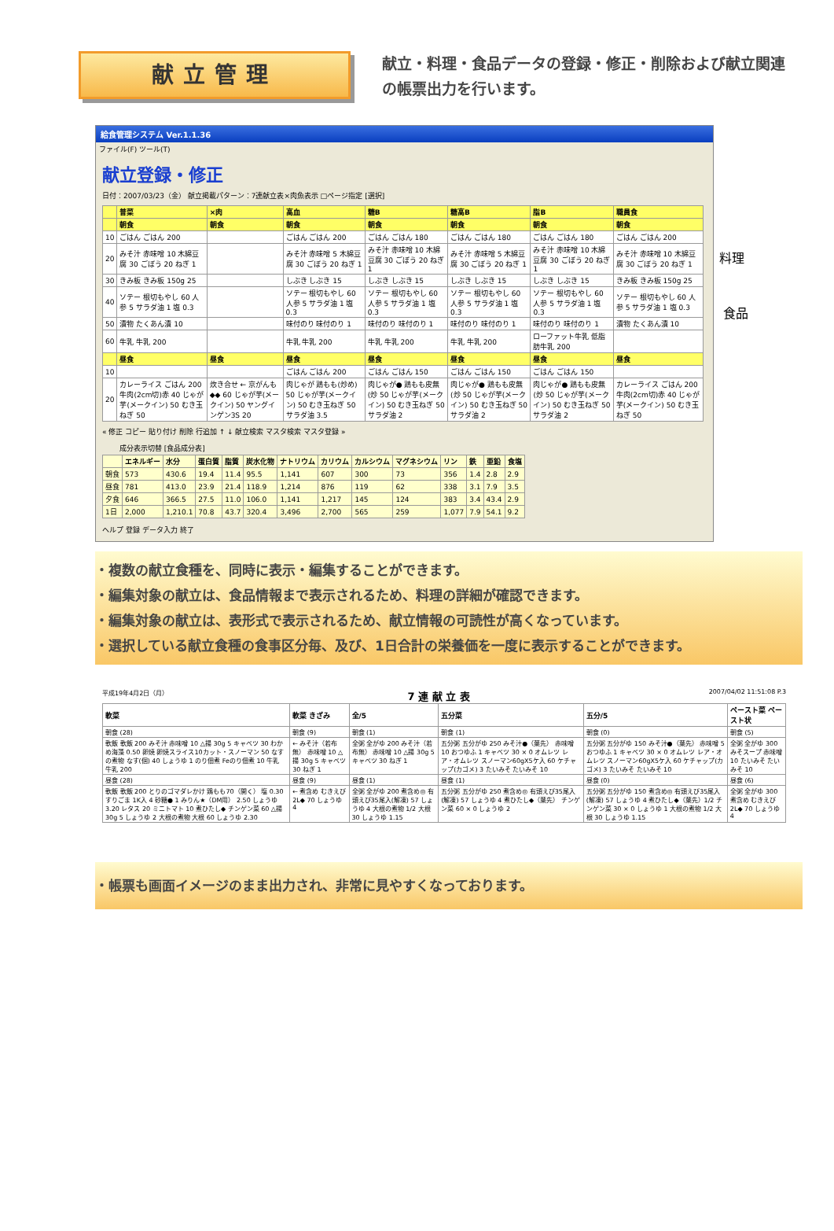献立管理
献立・料理・食品データの登録・修正・削除および献立関連の帳票出力を行います。
料理
食品
給食管理システム Ver.1.1.36
ファイル(F) ツール(T)
献立登録・修正
日付：2007/03/23（金） 献立掲載パターン：7連献立表×肉魚表示 □ページ指定 [選択]
| | 普菜 | ×肉 | 高血 | 糖B | 糖高B | 脂B | 職員食 |
| --- | --- | --- | --- | --- | --- | --- | --- |
| | 朝食 | 朝食 | 朝食 | 朝食 | 朝食 | 朝食 | 朝食 |
| 10 | ごはん ごはん 200 | | ごはん ごはん 200 | ごはん ごはん 180 | ごはん ごはん 180 | ごはん ごはん 180 | ごはん ごはん 200 |
| 20 | みそ汁 赤味噌 10 木綿豆腐 30 ごぼう 20 ねぎ 1 | | みそ汁 赤味噌 5 木綿豆腐 30 ごぼう 20 ねぎ 1 | みそ汁 赤味噌 10 木綿豆腐 30 ごぼう 20 ねぎ 1 | みそ汁 赤味噌 5 木綿豆腐 30 ごぼう 20 ねぎ 1 | みそ汁 赤味噌 10 木綿豆腐 30 ごぼう 20 ねぎ 1 | みそ汁 赤味噌 10 木綿豆腐 30 ごぼう 20 ねぎ 1 |
| 30 | きみ板 きみ板 150g 25 | | しぶき しぶき 15 | しぶき しぶき 15 | しぶき しぶき 15 | しぶき しぶき 15 | きみ板 きみ板 150g 25 |
| 40 | ソテー 根切もやし 60 人参 5 サラダ油 1 塩 0.3 | | ソテー 根切もやし 60 人参 5 サラダ油 1 塩 0.3 | ソテー 根切もやし 60 人参 5 サラダ油 1 塩 0.3 | ソテー 根切もやし 60 人参 5 サラダ油 1 塩 0.3 | ソテー 根切もやし 60 人参 5 サラダ油 1 塩 0.3 | ソテー 根切もやし 60 人参 5 サラダ油 1 塩 0.3 |
| 50 | 漬物 たくあん漬 10 | | 味付のり 味付のり 1 | 味付のり 味付のり 1 | 味付のり 味付のり 1 | 味付のり 味付のり 1 | 漬物 たくあん漬 10 |
| 60 | 牛乳 牛乳 200 | | 牛乳 牛乳 200 | 牛乳 牛乳 200 | 牛乳 牛乳 200 | ローファット牛乳 低脂肪牛乳 200 | |
| | 昼食 | 昼食 | 昼食 | 昼食 | 昼食 | 昼食 | 昼食 |
| 10 | | | ごはん ごはん 200 | ごはん ごはん 150 | ごはん ごはん 150 | ごはん ごはん 150 | |
| 20 | カレーライス ごはん 200 牛肉(2cm切)赤 40 じゃが芋(メークイン) 50 むき玉ねぎ 50 | 炊き合せ ← 京がんも◆◆ 60 じゃが芋(メークイン) 50 ヤングインゲン3S 20 | 肉じゃが 鶏もも(炒め) 50 じゃが芋(メークイン) 50 むき玉ねぎ 50 サラダ油 3.5 | 肉じゃが● 鶏もも皮無(炒 50 じゃが芋(メークイン) 50 むき玉ねぎ 50 サラダ油 2 | 肉じゃが● 鶏もも皮無(炒 50 じゃが芋(メークイン) 50 むき玉ねぎ 50 サラダ油 2 | 肉じゃが● 鶏もも皮無(炒 50 じゃが芋(メークイン) 50 むき玉ねぎ 50 サラダ油 2 | カレーライス ごはん 200 牛肉(2cm切)赤 40 じゃが芋(メークイン) 50 むき玉ねぎ 50 |
« 修正 コピー 貼り付け 削除 行追加 ↑ ↓ 献立検索 マスタ検索 マスタ登録 »
成分表示切替 [食品成分表]
| | エネルギー | 水分 | 蛋白質 | 脂質 | 炭水化物 | ナトリウム | カリウム | カルシウム | マグネシウム | リン | 鉄 | 亜鉛 | 食塩 |
| --- | --- | --- | --- | --- | --- | --- | --- | --- | --- | --- | --- | --- | --- |
| 朝食 | 573 | 430.6 | 19.4 | 11.4 | 95.5 | 1,141 | 607 | 300 | 73 | 356 | 1.4 | 2.8 | 2.9 |
| 昼食 | 781 | 413.0 | 23.9 | 21.4 | 118.9 | 1,214 | 876 | 119 | 62 | 338 | 3.1 | 7.9 | 3.5 |
| 夕食 | 646 | 366.5 | 27.5 | 11.0 | 106.0 | 1,141 | 1,217 | 145 | 124 | 383 | 3.4 | 43.4 | 2.9 |
| 1日 | 2,000 | 1,210.1 | 70.8 | 43.7 | 320.4 | 3,496 | 2,700 | 565 | 259 | 1,077 | 7.9 | 54.1 | 9.2 |
ヘルプ 登録 データ入力 終了
・複数の献立食種を、同時に表示・編集することができます。
・編集対象の献立は、食品情報まで表示されるため、料理の詳細が確認できます。
・編集対象の献立は、表形式で表示されるため、献立情報の可読性が高くなっています。
・選択している献立食種の食事区分毎、及び、1日合計の栄養価を一度に表示することができます。
平成19年4月2日（月） 7 連 献 立 表 2007/04/02 11:51:08 P.3
| 軟菜 | 軟菜 きざみ | 全/5 | 五分菜 | 五分/5 | ペースト菜 ペースト状 |
| --- | --- | --- | --- | --- | --- |
| 朝食 (28) | 朝食 (9) | 朝食 (1) | 朝食 (1) | 朝食 (0) | 朝食 (5) |
| 軟飯 軟飯 200 みそ汁 赤味噌 10 △揚 30g 5 キャベツ 30 わかめ海藻 0.50 卵焼 卵焼スライス10カット・スノーマン 50 なすの煮物 なす(個) 40 しょうゆ 1 のり佃煮 Feのり佃煮 10 牛乳 牛乳 200 | ← みそ汁（若布無） 赤味噌 10 △揚 30g 5 キャベツ 30 ねぎ 1 | 全粥 全がゆ 200 みそ汁（若布無） 赤味噌 10 △揚 30g 5 キャベツ 30 ねぎ 1 | 五分粥 五分がゆ 250 みそ汁●（葉先） 赤味噌 10 おつゆふ 1 キャベツ 30 × 0 オムレツ レア・オムレツ スノーマン60gX5ケ入 60 ケチャップ(カゴメ) 3 たいみそ たいみそ 10 | 五分粥 五分がゆ 150 みそ汁●（葉先） 赤味噌 5 おつゆふ 1 キャベツ 30 × 0 オムレツ レア・オムレツ スノーマン60gX5ケ入 60 ケチャップ(カゴメ) 3 たいみそ たいみそ 10 | 全粥 全がゆ 300 みそスープ 赤味噌 10 たいみそ たいみそ 10 |
| 昼食 (28) | 昼食 (9) | 昼食 (1) | 昼食 (1) | 昼食 (0) | 昼食 (6) |
| 軟飯 軟飯 200 とりのゴマダレかけ 鶏もも70（開く） 塩 0.30 すりごま 1K入 4 砂糖● 1 みりん★（DM用） 2.50 しょうゆ 3.20 レタス 20 ミニトマト 10 煮ひたし◆ チンゲン菜 60 △揚 30g 5 しょうゆ 2 大根の煮物 大根 60 しょうゆ 2.30 | ← 煮含め むきえび2L◆ 70 しょうゆ 4 | 全粥 全がゆ 200 煮含め◎ 有頭えび35尾入(解凍) 57 しょうゆ 4 大根の煮物 1/2 大根 30 しょうゆ 1.15 | 五分粥 五分がゆ 250 煮含め◎ 有頭えび35尾入(解凍) 57 しょうゆ 4 煮ひたし◆（葉先） チンゲン菜 60 × 0 しょうゆ 2 | 五分粥 五分がゆ 150 煮含め◎ 有頭えび35尾入(解凍) 57 しょうゆ 4 煮ひたし◆（葉先）1/2 チンゲン菜 30 × 0 しょうゆ 1 大根の煮物 1/2 大根 30 しょうゆ 1.15 | 全粥 全がゆ 300 煮含め むきえび2L◆ 70 しょうゆ 4 |
・帳票も画面イメージのまま出力され、非常に見やすくなっております。